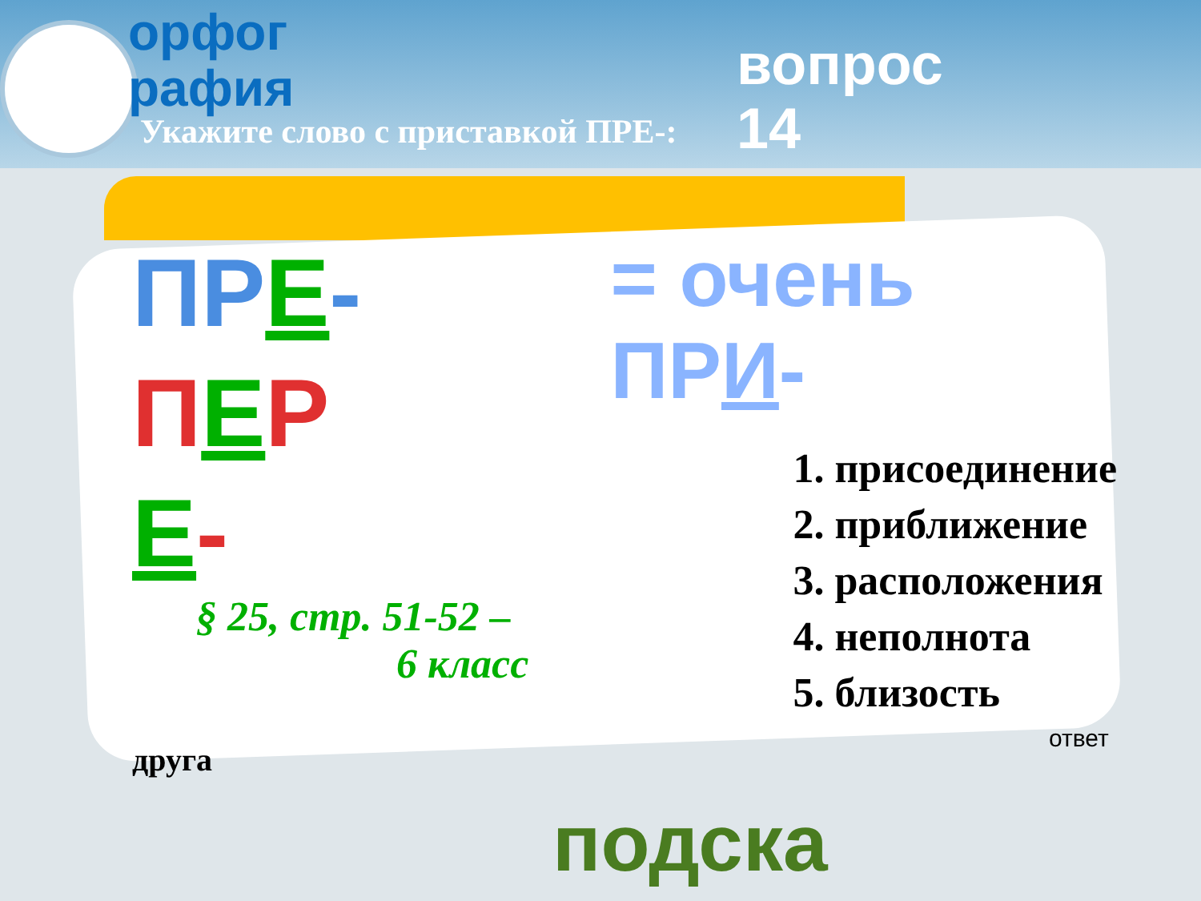орфог
рафия
вопрос
14
Укажите слово с приставкой ПРЕ-:
ПР Е-
ПЕР
Е-
§ 25, стр. 51-52 –
6 класс
= очень ПРИ-
1. присоединение
2. приближение
3. расположения
4. неполнота
5. близость
друга
ответ
подска